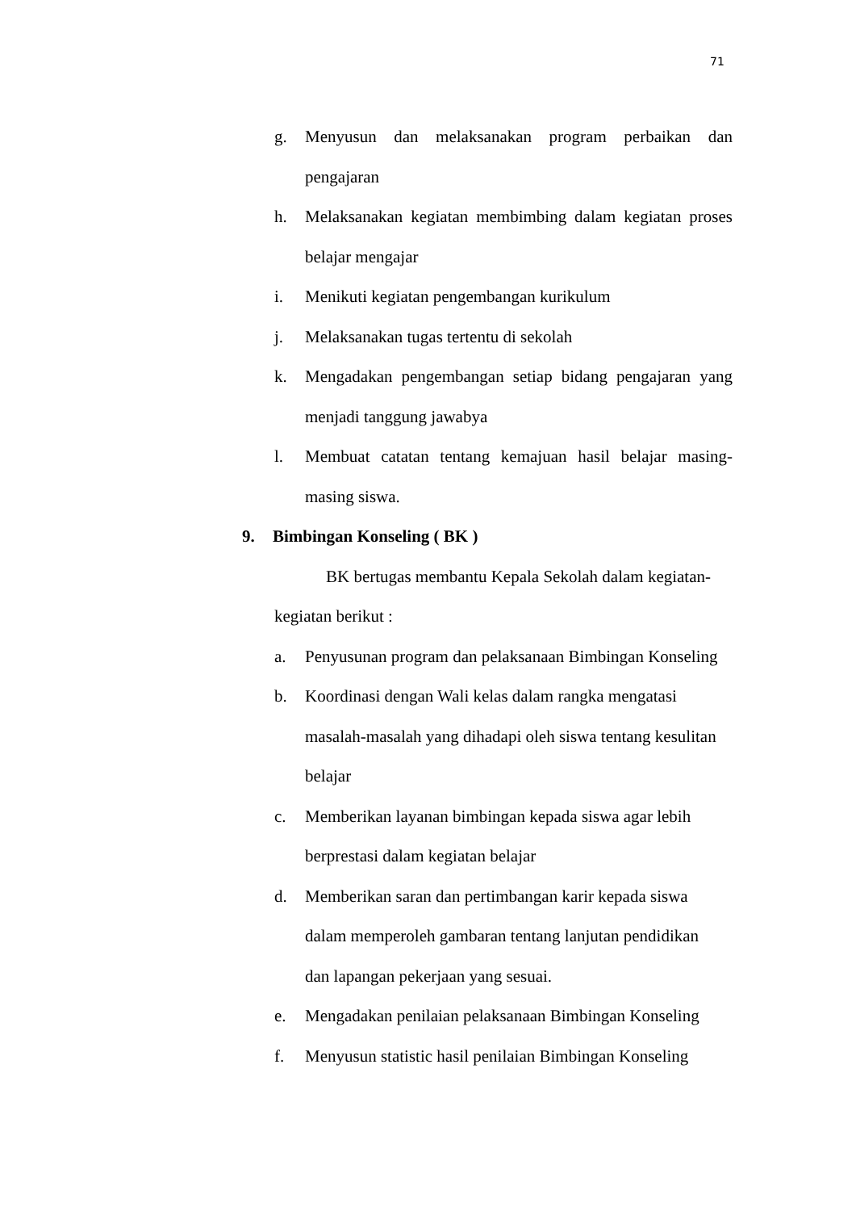71
g. Menyusun dan melaksanakan program perbaikan dan pengajaran
h. Melaksanakan kegiatan membimbing dalam kegiatan proses belajar mengajar
i. Menikuti kegiatan pengembangan kurikulum
j. Melaksanakan tugas tertentu di sekolah
k. Mengadakan pengembangan setiap bidang pengajaran yang menjadi tanggung jawabya
l. Membuat catatan tentang kemajuan hasil belajar masing-masing siswa.
9. Bimbingan Konseling ( BK )
BK bertugas membantu Kepala Sekolah dalam kegiatan-
kegiatan berikut :
a. Penyusunan program dan pelaksanaan Bimbingan Konseling
b. Koordinasi dengan Wali kelas dalam rangka mengatasi
masalah-masalah yang dihadapi oleh siswa tentang kesulitan
belajar
c. Memberikan layanan bimbingan kepada siswa agar lebih
berprestasi dalam kegiatan belajar
d. Memberikan saran dan pertimbangan karir kepada siswa
dalam memperoleh gambaran tentang lanjutan pendidikan
dan lapangan pekerjaan yang sesuai.
e. Mengadakan penilaian pelaksanaan Bimbingan Konseling
f. Menyusun statistic hasil penilaian Bimbingan Konseling